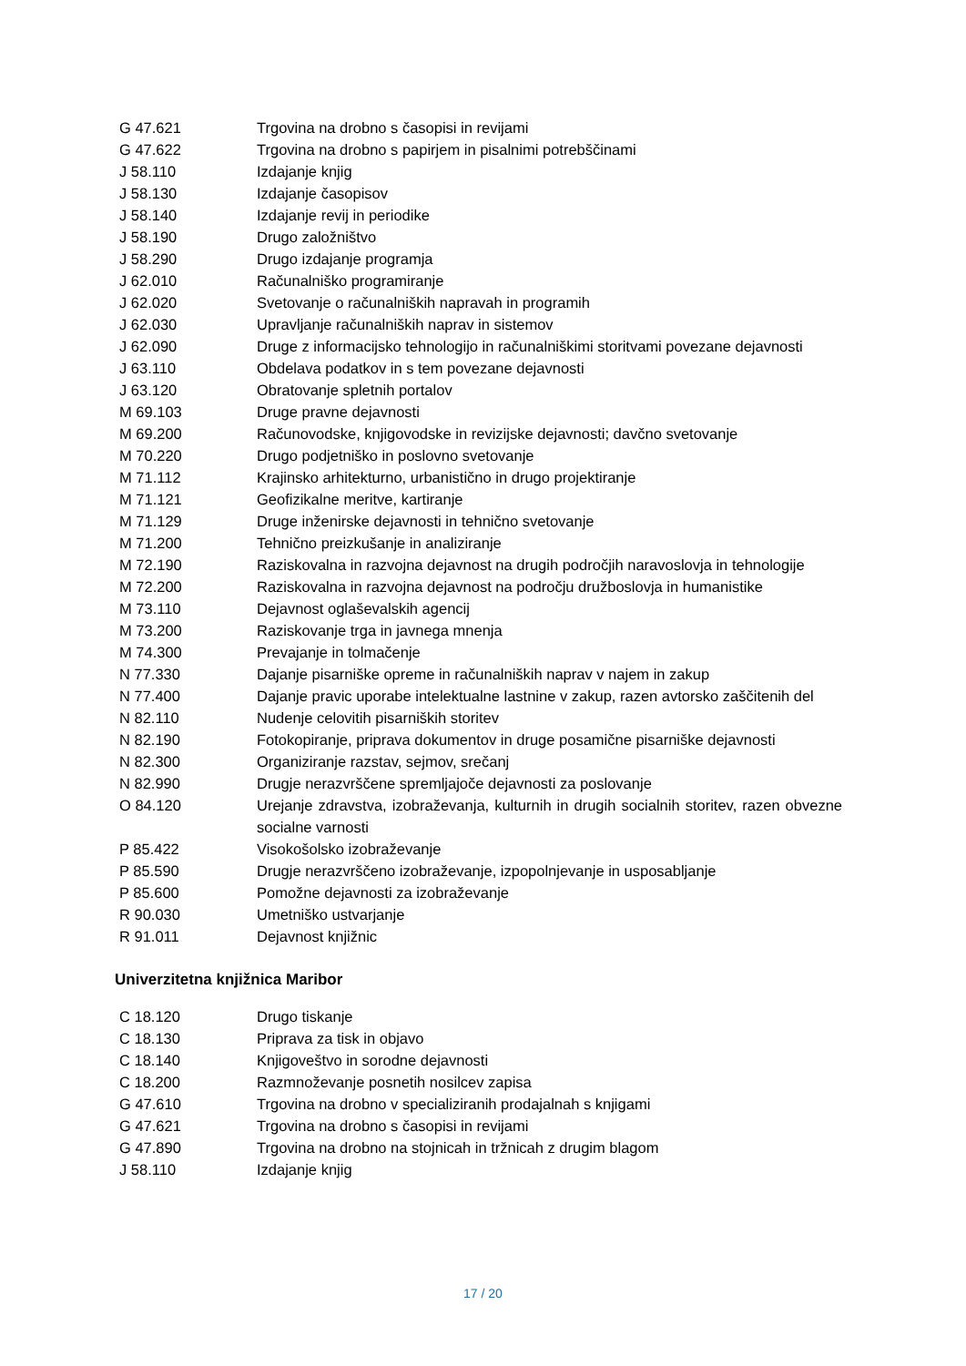| G 47.621 | Trgovina na drobno s časopisi in revijami |
| G 47.622 | Trgovina na drobno s papirjem in pisalnimi potrebščinami |
| J 58.110 | Izdajanje knjig |
| J 58.130 | Izdajanje časopisov |
| J 58.140 | Izdajanje revij in periodike |
| J 58.190 | Drugo založništvo |
| J 58.290 | Drugo izdajanje programja |
| J 62.010 | Računalniško programiranje |
| J 62.020 | Svetovanje o računalniških napravah in programih |
| J 62.030 | Upravljanje računalniških naprav in sistemov |
| J 62.090 | Druge z informacijsko tehnologijo in računalniškimi storitvami povezane dejavnosti |
| J 63.110 | Obdelava podatkov in s tem povezane dejavnosti |
| J 63.120 | Obratovanje spletnih portalov |
| M 69.103 | Druge pravne dejavnosti |
| M 69.200 | Računovodske, knjigovodske in revizijske dejavnosti; davčno svetovanje |
| M 70.220 | Drugo podjetniško in poslovno svetovanje |
| M 71.112 | Krajinsko arhitekturno, urbanistično in drugo projektiranje |
| M 71.121 | Geofizikalne meritve, kartiranje |
| M 71.129 | Druge inženirske dejavnosti in tehnično svetovanje |
| M 71.200 | Tehnično preizkušanje in analiziranje |
| M 72.190 | Raziskovalna in razvojna dejavnost na drugih področjih naravoslovja in tehnologije |
| M 72.200 | Raziskovalna in razvojna dejavnost na področju družboslovja in humanistike |
| M 73.110 | Dejavnost oglaševalskih agencij |
| M 73.200 | Raziskovanje trga in javnega mnenja |
| M 74.300 | Prevajanje in tolmačenje |
| N 77.330 | Dajanje pisarniške opreme in računalniških naprav v najem in zakup |
| N 77.400 | Dajanje pravic uporabe intelektualne lastnine v zakup, razen avtorsko zaščitenih del |
| N 82.110 | Nudenje celovitih pisarniških storitev |
| N 82.190 | Fotokopiranje, priprava dokumentov in druge posamične pisarniške dejavnosti |
| N 82.300 | Organiziranje razstav, sejmov, srečanj |
| N 82.990 | Drugje nerazvrščene spremljajoče dejavnosti za poslovanje |
| O 84.120 | Urejanje zdravstva, izobraževanja, kulturnih in drugih socialnih storitev, razen obvezne socialne varnosti |
| P 85.422 | Visokošolsko izobraževanje |
| P 85.590 | Drugje nerazvrščeno izobraževanje, izpopolnjevanje in usposabljanje |
| P 85.600 | Pomožne dejavnosti za izobraževanje |
| R 90.030 | Umetniško ustvarjanje |
| R 91.011 | Dejavnost knjižnic |
Univerzitetna knjižnica Maribor
| C 18.120 | Drugo tiskanje |
| C 18.130 | Priprava za tisk in objavo |
| C 18.140 | Knjigoveštvo in sorodne dejavnosti |
| C 18.200 | Razmnoževanje posnetih nosilcev zapisa |
| G 47.610 | Trgovina na drobno v specializiranih prodajalnah s knjigami |
| G 47.621 | Trgovina na drobno s časopisi in revijami |
| G 47.890 | Trgovina na drobno na stojnicah in tržnicah z drugim blagom |
| J 58.110 | Izdajanje knjig |
17 / 20